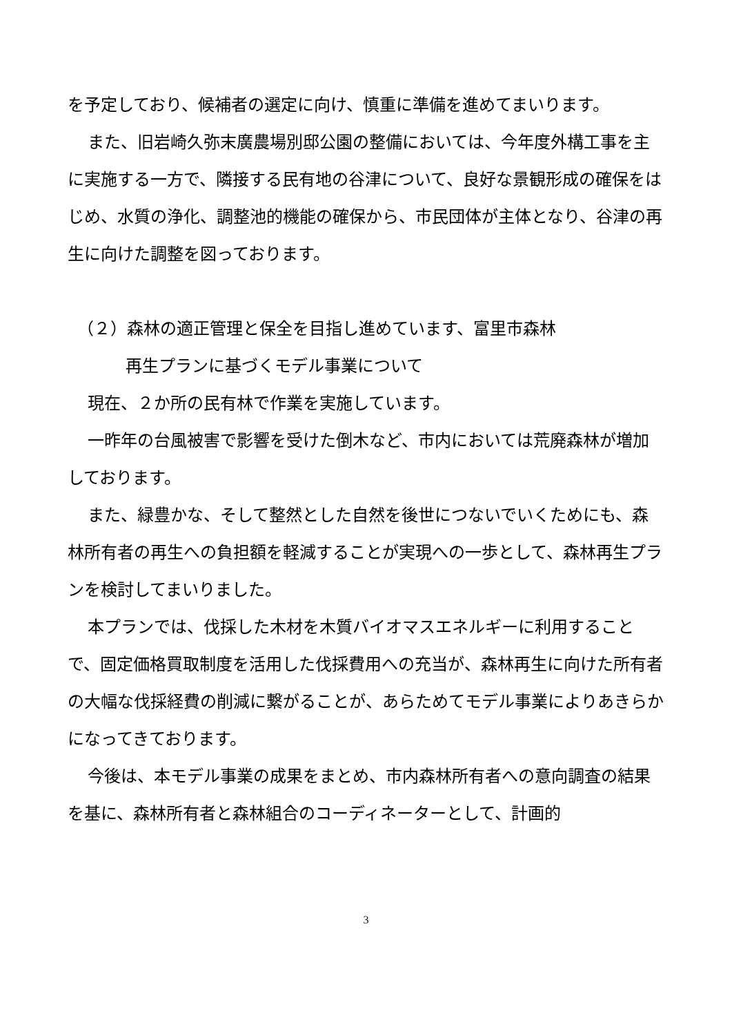を予定しており、候補者の選定に向け、慎重に準備を進めてまいります。
また、旧岩崎久弥末廣農場別邸公園の整備においては、今年度外構工事を主に実施する一方で、隣接する民有地の谷津について、良好な景観形成の確保をはじめ、水質の浄化、調整池的機能の確保から、市民団体が主体となり、谷津の再生に向けた調整を図っております。
（２）森林の適正管理と保全を目指し進めています、富里市森林
再生プランに基づくモデル事業について
現在、２か所の民有林で作業を実施しています。
一昨年の台風被害で影響を受けた倒木など、市内においては荒廃森林が増加しております。
また、緑豊かな、そして整然とした自然を後世につないでいくためにも、森林所有者の再生への負担額を軽減することが実現への一歩として、森林再生プランを検討してまいりました。
本プランでは、伐採した木材を木質バイオマスエネルギーに利用することで、固定価格買取制度を活用した伐採費用への充当が、森林再生に向けた所有者の大幅な伐採経費の削減に繋がることが、あらためてモデル事業によりあきらかになってきております。
今後は、本モデル事業の成果をまとめ、市内森林所有者への意向調査の結果を基に、森林所有者と森林組合のコーディネーターとして、計画的
3